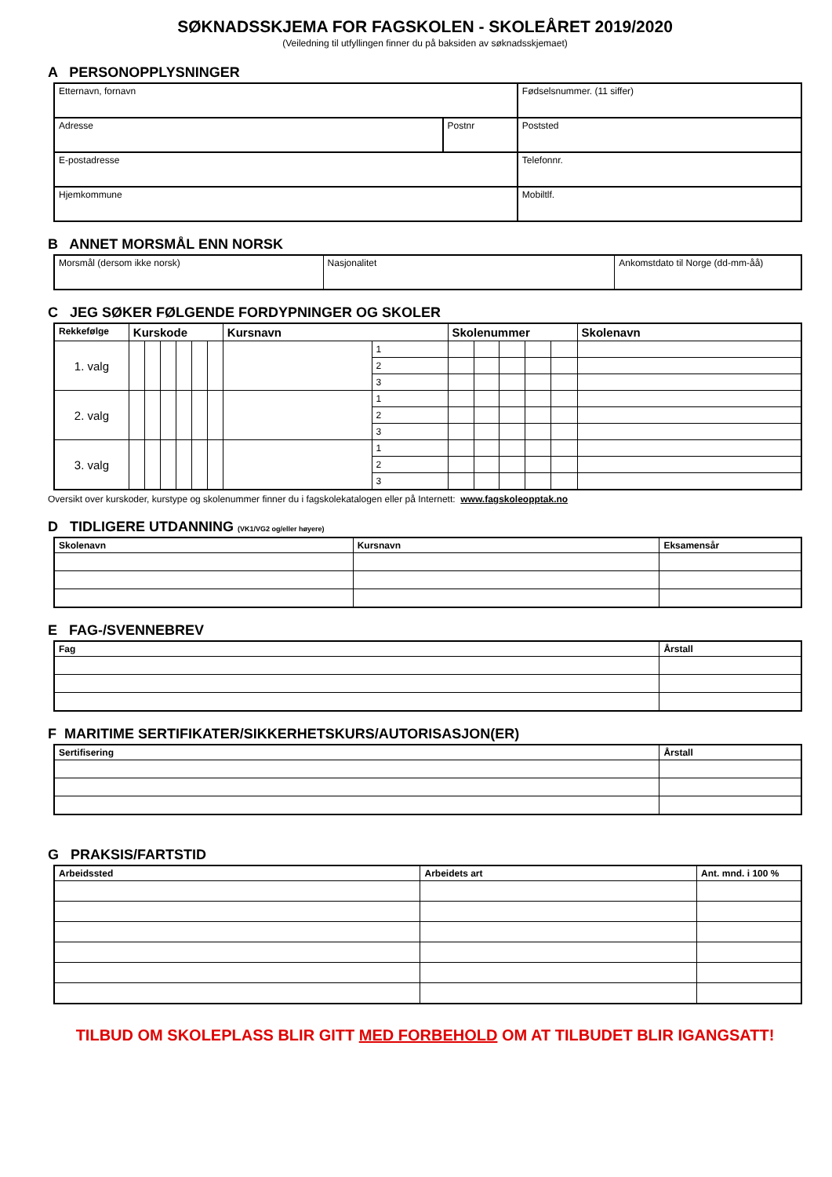SØKNADSSKJEMA FOR FAGSKOLEN - SKOLEÅRET 2019/2020
(Veiledning til utfyllingen finner du på baksiden av søknadsskjemaet)
A PERSONOPPLYSNINGER
| Etternavn, fornavn | | Fødselsnummer. (11 siffer) |
| Adresse | Postnr | Poststed |
| E-postadresse | | Telefonnr. |
| Hjemkommune | | Mobiltlf. |
B ANNET MORSMÅL ENN NORSK
| Morsmål (dersom ikke norsk) | Nasjonalitet | Ankomstdato til Norge (dd-mm-åå) |
C JEG SØKER FØLGENDE FORDYPNINGER OG SKOLER
| Rekkefølge | Kurskode | | | | | | Kursnavn | | Skolenummer | | | | | Skolenavn |
| --- | --- | --- | --- | --- | --- | --- | --- | --- | --- | --- | --- | --- | --- | --- |
| 1. valg | | | | | | | | 1 | | | | | | |
| | | | | | | | | 2 | | | | | | |
| | | | | | | | | 3 | | | | | | |
| 2. valg | | | | | | | | 1 | | | | | | |
| | | | | | | | | 2 | | | | | | |
| | | | | | | | | 3 | | | | | | |
| 3. valg | | | | | | | | 1 | | | | | | |
| | | | | | | | | 2 | | | | | | |
| | | | | | | | | 3 | | | | | | |
Oversikt over kurskoder, kurstype og skolenummer finner du i fagskolekatalogen eller på Internett: www.fagskoleopptak.no
D TIDLIGERE UTDANNING (VK1/VG2 og/eller høyere)
| Skolenavn | Kursnavn | Eksamensår |
| --- | --- | --- |
E FAG-/SVENNEBREV
| Fag | Årstall |
| --- | --- |
F MARITIME SERTIFIKATER/SIKKERHETSKURS/AUTORISASJON(ER)
| Sertifisering | Årstall |
| --- | --- |
G PRAKSIS/FARTSTID
| Arbeidssted | Arbeidets art | Ant. mnd. i 100 % |
| --- | --- | --- |
TILBUD OM SKOLEPLASS BLIR GITT MED FORBEHOLD OM AT TILBUDET BLIR IGANGSATT!